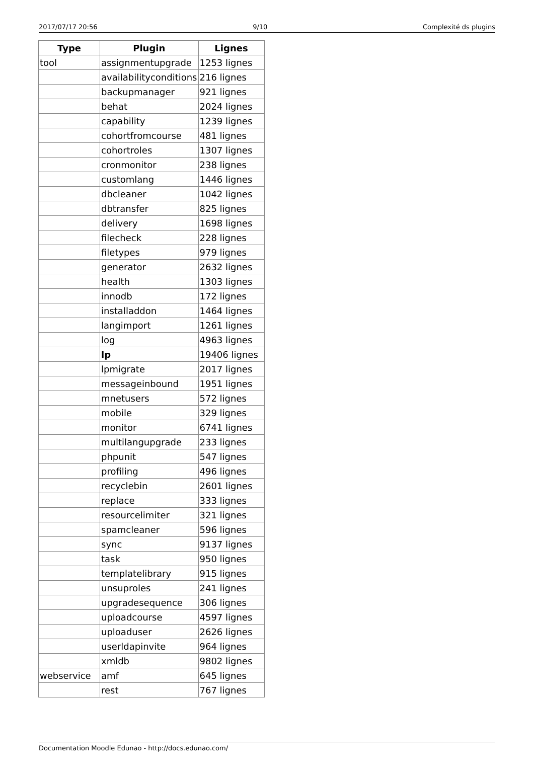2017/07/17 20:56 9/10 Complexité ds plugins
| Type | Plugin | Lignes |
| --- | --- | --- |
| tool | assignmentupgrade | 1253 lignes |
| | availabilityconditions | 216 lignes |
| | backupmanager | 921 lignes |
| | behat | 2024 lignes |
| | capability | 1239 lignes |
| | cohortfromcourse | 481 lignes |
| | cohortroles | 1307 lignes |
| | cronmonitor | 238 lignes |
| | customlang | 1446 lignes |
| | dbcleaner | 1042 lignes |
| | dbtransfer | 825 lignes |
| | delivery | 1698 lignes |
| | filecheck | 228 lignes |
| | filetypes | 979 lignes |
| | generator | 2632 lignes |
| | health | 1303 lignes |
| | innodb | 172 lignes |
| | installaddon | 1464 lignes |
| | langimport | 1261 lignes |
| | log | 4963 lignes |
| | lp | 19406 lignes |
| | lpmigrate | 2017 lignes |
| | messageinbound | 1951 lignes |
| | mnetusers | 572 lignes |
| | mobile | 329 lignes |
| | monitor | 6741 lignes |
| | multilangupgrade | 233 lignes |
| | phpunit | 547 lignes |
| | profiling | 496 lignes |
| | recyclebin | 2601 lignes |
| | replace | 333 lignes |
| | resourcelimiter | 321 lignes |
| | spamcleaner | 596 lignes |
| | sync | 9137 lignes |
| | task | 950 lignes |
| | templatelibrary | 915 lignes |
| | unsuproles | 241 lignes |
| | upgradesequence | 306 lignes |
| | uploadcourse | 4597 lignes |
| | uploaduser | 2626 lignes |
| | userldapinvite | 964 lignes |
| | xmldb | 9802 lignes |
| webservice | amf | 645 lignes |
| | rest | 767 lignes |
Documentation Moodle Edunao - http://docs.edunao.com/